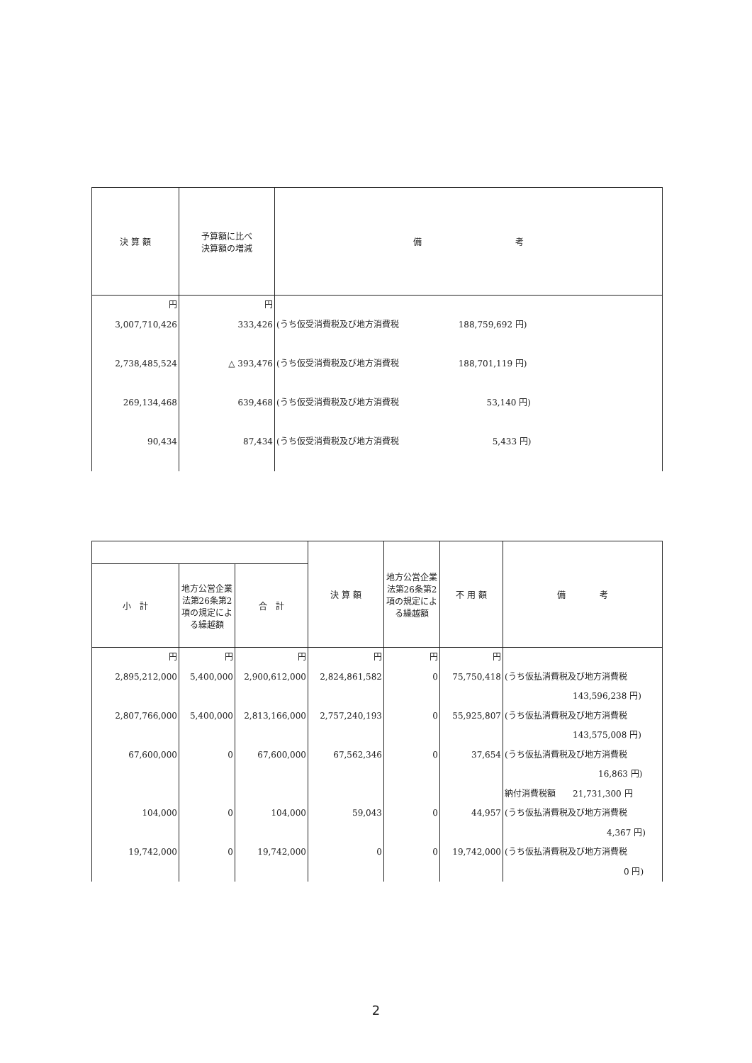| 決 算 額 | 予算額に比べ 決算額の増減 | 備 考 |
| --- | --- | --- |
| 円 3,007,710,426 2,738,485,524 269,134,468 90,434 | 円 333,426 △ 393,476 639,468 87,434 | (うち仮受消費税及び地方消費税 188,759,692 円) (うち仮受消費税及び地方消費税 188,701,119 円) (うち仮受消費税及び地方消費税 53,140 円) (うち仮受消費税及び地方消費税 5,433 円) |
| | | | 決 算 額 | 地方公営企業法第26条第2項の規定による繰越額 | 不 用 額 | 備 考 |
| --- | --- | --- | --- | --- | --- | --- |
| 小 計 | 地方公営企業法第26条第2項の規定による繰越額 | 合 計 | | | | |
| 円 2,895,212,000 2,807,766,000 67,600,000 104,000 19,742,000 | 円 5,400,000 5,400,000 0 0 0 | 円 2,900,612,000 2,813,166,000 67,600,000 104,000 19,742,000 | 円 2,824,861,582 2,757,240,193 67,562,346 59,043 0 | 円 0 0 0 0 0 | 円 75,750,418 55,925,807 37,654 44,957 19,742,000 | (うち仮払消費税及び地方消費税 143,596,238 円) (うち仮払消費税及び地方消費税 143,575,008 円) (うち仮払消費税及び地方消費税 16,863 円) 納付消費税額 21,731,300 円 (うち仮払消費税及び地方消費税 4,367 円) (うち仮払消費税及び地方消費税 0 円) |
2